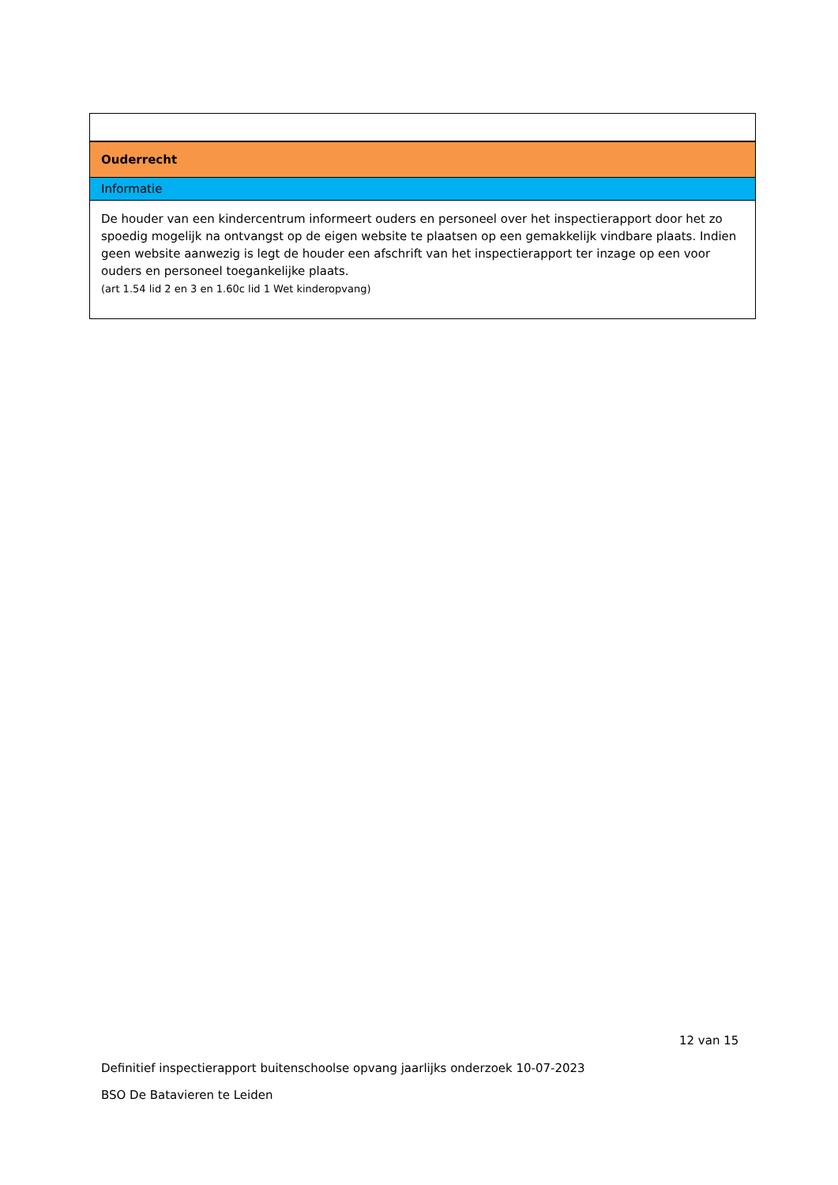| Ouderrecht |
| Informatie |
| De houder van een kindercentrum informeert ouders en personeel over het inspectierapport door het zo spoedig mogelijk na ontvangst op de eigen website te plaatsen op een gemakkelijk vindbare plaats. Indien geen website aanwezig is legt de houder een afschrift van het inspectierapport ter inzage op een voor ouders en personeel toegankelijke plaats. (art 1.54 lid 2 en 3 en 1.60c lid 1 Wet kinderopvang) |
12 van 15
Definitief inspectierapport buitenschoolse opvang jaarlijks onderzoek 10-07-2023
BSO De Batavieren te Leiden